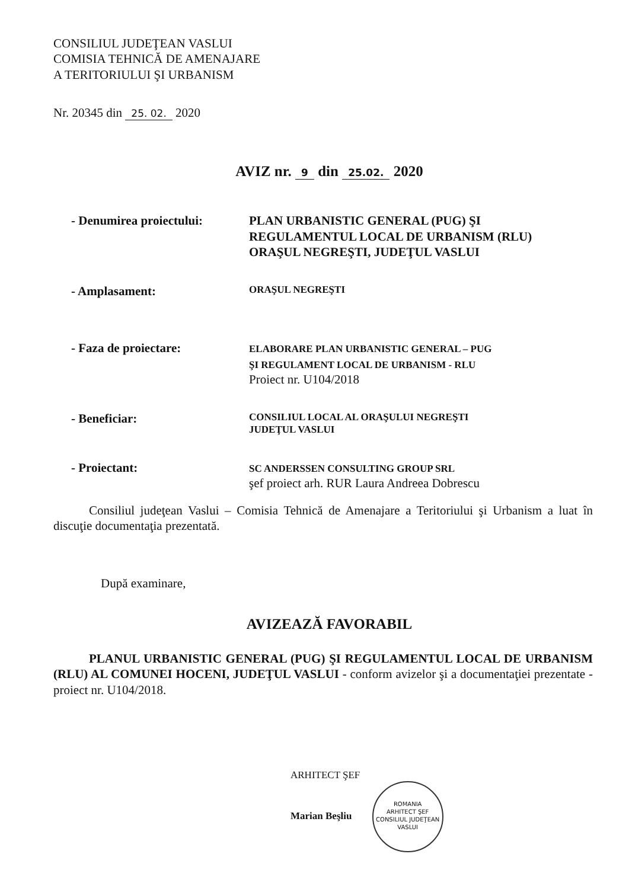CONSILIUL JUDEŢEAN VASLUI
COMISIA TEHNICĂ DE AMENAJARE
A TERITORIULUI ŞI URBANISM
Nr. 20345 din 25. 02. 2020
AVIZ nr. 9 din 25.02. 2020
- Denumirea proiectului:
PLAN URBANISTIC GENERAL (PUG) ŞI
REGULAMENTUL LOCAL DE URBANISM (RLU)
ORAŞUL NEGREŞTI, JUDEŢUL VASLUI
- Amplasament:
ORAŞUL NEGREŞTI
- Faza de proiectare:
ELABORARE PLAN URBANISTIC GENERAL – PUG
ŞI REGULAMENT LOCAL DE URBANISM - RLU
Proiect nr. U104/2018
- Beneficiar:
CONSILIUL LOCAL AL ORAŞULUI NEGREŞTI
JUDEŢUL VASLUI
- Proiectant:
SC ANDERSSEN CONSULTING GROUP SRL
şef proiect arh. RUR Laura Andreea Dobrescu
Consiliul judeţean Vaslui – Comisia Tehnică de Amenajare a Teritoriului şi Urbanism a luat în discuţie documentaţia prezentată.
După examinare,
AVIZEAZĂ FAVORABIL
PLANUL URBANISTIC GENERAL (PUG) ŞI REGULAMENTUL LOCAL DE URBANISM (RLU) AL COMUNEI HOCENI, JUDEŢUL VASLUI - conform avizelor şi a documentaţiei prezentate - proiect nr. U104/2018.
ARHITECT ŞEF
Marian Beşliu ROMANIA
ARHITECT ŞEF
CONSILIUL JUDEŢEAN VASLUI